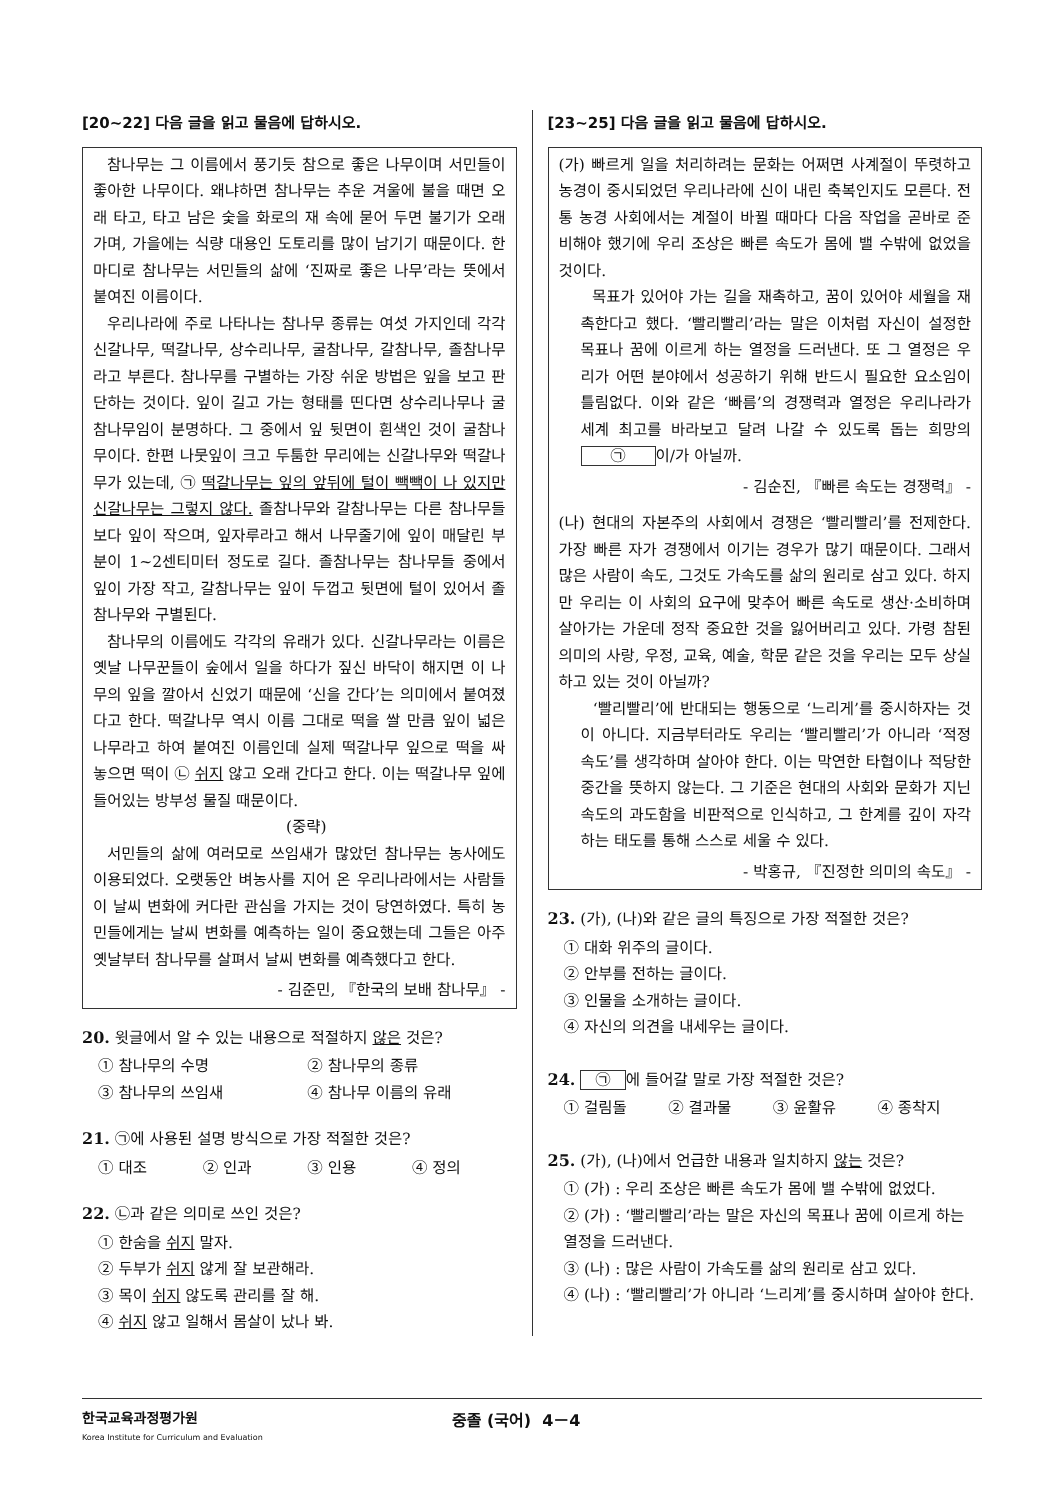[20~22] 다음 글을 읽고 물음에 답하시오.
참나무는 그 이름에서 풍기듯 참으로 좋은 나무이며 서민들이 좋아한 나무이다. 왜냐하면 참나무는 추운 겨울에 불을 때면 오래 타고, 타고 남은 숯을 화로의 재 속에 묻어 두면 불기가 오래 가며, 가을에는 식량 대용인 도토리를 많이 남기기 때문이다. 한 마디로 참나무는 서민들의 삶에 ‘진짜로 좋은 나무’라는 뜻에서 붙여진 이름이다.
우리나라에 주로 나타나는 참나무 종류는 여섯 가지인데 각각 신갈나무, 떡갈나무, 상수리나무, 굴참나무, 갈참나무, 졸참나무라고 부른다. 참나무를 구별하는 가장 쉬운 방법은 잎을 보고 판단하는 것이다. 잎이 길고 가는 형태를 띤다면 상수리나무나 굴참나무임이 분명하다. 그 중에서 잎 뒷면이 흰색인 것이 굴참나무이다. 한편 나뭇잎이 크고 두툼한 무리에는 신갈나무와 떡갈나무가 있는데, ㉠ 떡갈나무는 잎의 앞뒤에 털이 빽빽이 나 있지만 신갈나무는 그렇지 않다. 졸참나무와 갈참나무는 다른 참나무들보다 잎이 작으며, 잎자루라고 해서 나무줄기에 잎이 매달린 부분이 1~2센티미터 정도로 길다. 졸참나무는 참나무들 중에서 잎이 가장 작고, 갈참나무는 잎이 두껍고 뒷면에 털이 있어서 졸참나무와 구별된다.
참나무의 이름에도 각각의 유래가 있다. 신갈나무라는 이름은 옛날 나무꾼들이 숲에서 일을 하다가 짚신 바닥이 해지면 이 나무의 잎을 깔아서 신었기 때문에 ‘신을 간다’는 의미에서 붙여졌다고 한다. 떡갈나무 역시 이름 그대로 떡을 쌀 만큼 잎이 넓은 나무라고 하여 붙여진 이름인데 실제 떡갈나무 잎으로 떡을 싸 놓으면 떡이 ㉡ 쉬지 않고 오래 간다고 한다. 이는 떡갈나무 잎에 들어있는 방부성 물질 때문이다.
(중략)
서민들의 삶에 여러모로 쓰임새가 많았던 참나무는 농사에도 이용되었다. 오랫동안 벼농사를 지어 온 우리나라에서는 사람들이 날씨 변화에 커다란 관심을 가지는 것이 당연하였다. 특히 농민들에게는 날씨 변화를 예측하는 일이 중요했는데 그들은 아주 옛날부터 참나무를 살펴서 날씨 변화를 예측했다고 한다.
- 김준민, 『한국의 보배 참나무』 -
20. 윗글에서 알 수 있는 내용으로 적절하지 않은 것은?
① 참나무의 수명 ② 참나무의 종류 ③ 참나무의 쓰임새 ④ 참나무 이름의 유래
21. ㉠에 사용된 설명 방식으로 가장 적절한 것은?
① 대조 ② 인과 ③ 인용 ④ 정의
22. ㉡과 같은 의미로 쓰인 것은?
① 한숨을 쉬지 말자.
② 두부가 쉬지 않게 잘 보관해라.
③ 목이 쉬지 않도록 관리를 잘 해.
④ 쉬지 않고 일해서 몸살이 났나 봐.
[23~25] 다음 글을 읽고 물음에 답하시오.
(가) 빠르게 일을 처리하려는 문화는 어쩌면 사계절이 뚜렷하고 농경이 중시되었던 우리나라에 신이 내린 축복인지도 모른다. 전통 농경 사회에서는 계절이 바뀔 때마다 다음 작업을 곧바로 준비해야 했기에 우리 조상은 빠른 속도가 몸에 밸 수밖에 없었을 것이다.
목표가 있어야 가는 길을 재촉하고, 꿈이 있어야 세월을 재촉한다고 했다. ‘빨리빨리’라는 말은 이처럼 자신이 설정한 목표나 꿈에 이르게 하는 열정을 드러낸다. 또 그 열정은 우리가 어떤 분야에서 성공하기 위해 반드시 필요한 요소임이 틀림없다. 이와 같은 ‘빠름’의 경쟁력과 열정은 우리나라가 세계 최고를 바라보고 달려 나갈 수 있도록 돕는 희망의 ㉠ 이/가 아닐까.
- 김순진, 『빠른 속도는 경쟁력』 -
(나) 현대의 자본주의 사회에서 경쟁은 ‘빨리빨리’를 전제한다. 가장 빠른 자가 경쟁에서 이기는 경우가 많기 때문이다. 그래서 많은 사람이 속도, 그것도 가속도를 삶의 원리로 삼고 있다. 하지만 우리는 이 사회의 요구에 맞추어 빠른 속도로 생산·소비하며 살아가는 가운데 정작 중요한 것을 잃어버리고 있다. 가령 참된 의미의 사랑, 우정, 교육, 예술, 학문 같은 것을 우리는 모두 상실하고 있는 것이 아닐까?
‘빨리빨리’에 반대되는 행동으로 ‘느리게’를 중시하자는 것이 아니다. 지금부터라도 우리는 ‘빨리빨리’가 아니라 ‘적정 속도’를 생각하며 살아야 한다. 이는 막연한 타협이나 적당한 중간을 뜻하지 않는다. 그 기준은 현대의 사회와 문화가 지닌 속도의 과도함을 비판적으로 인식하고, 그 한계를 깊이 자각하는 태도를 통해 스스로 세울 수 있다.
- 박홍규, 『진정한 의미의 속도』 -
23. (가), (나)와 같은 글의 특징으로 가장 적절한 것은?
① 대화 위주의 글이다.
② 안부를 전하는 글이다.
③ 인물을 소개하는 글이다.
④ 자신의 의견을 내세우는 글이다.
24. ㉠ 에 들어갈 말로 가장 적절한 것은?
① 걸림돌 ② 결과물 ③ 윤활유 ④ 종착지
25. (가), (나)에서 언급한 내용과 일치하지 않는 것은?
① (가) : 우리 조상은 빠른 속도가 몸에 밸 수밖에 없었다.
② (가) : ‘빨리빨리’라는 말은 자신의 목표나 꿈에 이르게 하는 열정을 드러낸다.
③ (나) : 많은 사람이 가속도를 삶의 원리로 삼고 있다.
④ (나) : ‘빨리빨리’가 아니라 ‘느리게’를 중시하며 살아야 한다.
한국교육과정평가원
Korea Institute for Curriculum and Evaluation
중졸 (국어) 4－4